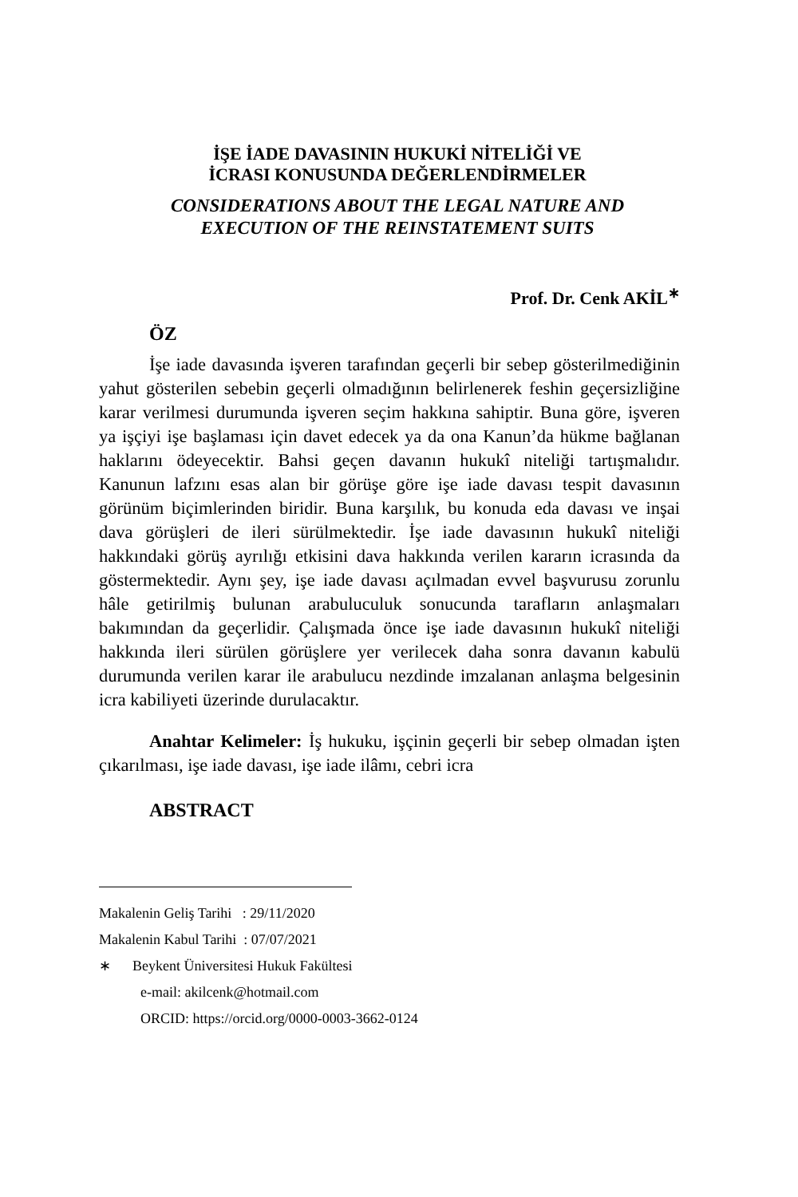İŞE İADE DAVASININ HUKUKİ NİTELİĞİ VE
İCRASI KONUSUNDA DEĞERLENDİRMELER
CONSIDERATIONS ABOUT THE LEGAL NATURE AND
EXECUTION OF THE REINSTATEMENT SUITS
Prof. Dr. Cenk AKİL<sup>∗</sup>
ÖZ
İşe iade davasında işveren tarafından geçerli bir sebep gösterilmediğinin yahut gösterilen sebebin geçerli olmadığının belirlenerek feshin geçersizliğine karar verilmesi durumunda işveren seçim hakkına sahiptir. Buna göre, işveren ya işçiyi işe başlaması için davet edecek ya da ona Kanun’da hükme bağlanan haklarını ödeyecektir. Bahsi geçen davanın hukukî niteliği tartışmalıdır. Kanunun lafzını esas alan bir görüşe göre işe iade davası tespit davasının görünüm biçimlerinden biridir. Buna karşılık, bu konuda eda davası ve inşai dava görüşleri de ileri sürülmektedir. İşe iade davasının hukukî niteliği hakkındaki görüş ayrılığı etkisini dava hakkında verilen kararın icrasında da göstermektedir. Aynı şey, işe iade davası açılmadan evvel başvurusu zorunlu hâle getirilmiş bulunan arabuluculuk sonucunda tarafların anlaşmaları bakımından da geçerlidir. Çalışmada önce işe iade davasının hukukî niteliği hakkında ileri sürülen görüşlere yer verilecek daha sonra davanın kabulü durumunda verilen karar ile arabulucu nezdinde imzalanan anlaşma belgesinin icra kabiliyeti üzerinde durulacaktır.
Anahtar Kelimeler: İş hukuku, işçinin geçerli bir sebep olmadan işten çıkarılması, işe iade davası, işe iade ilâmı, cebri icra
ABSTRACT
Makalenin Geliş Tarihi : 29/11/2020
Makalenin Kabul Tarihi : 07/07/2021
∗ Beykent Üniversitesi Hukuk Fakültesi
e-mail: akilcenk@hotmail.com
ORCID: https://orcid.org/0000-0003-3662-0124